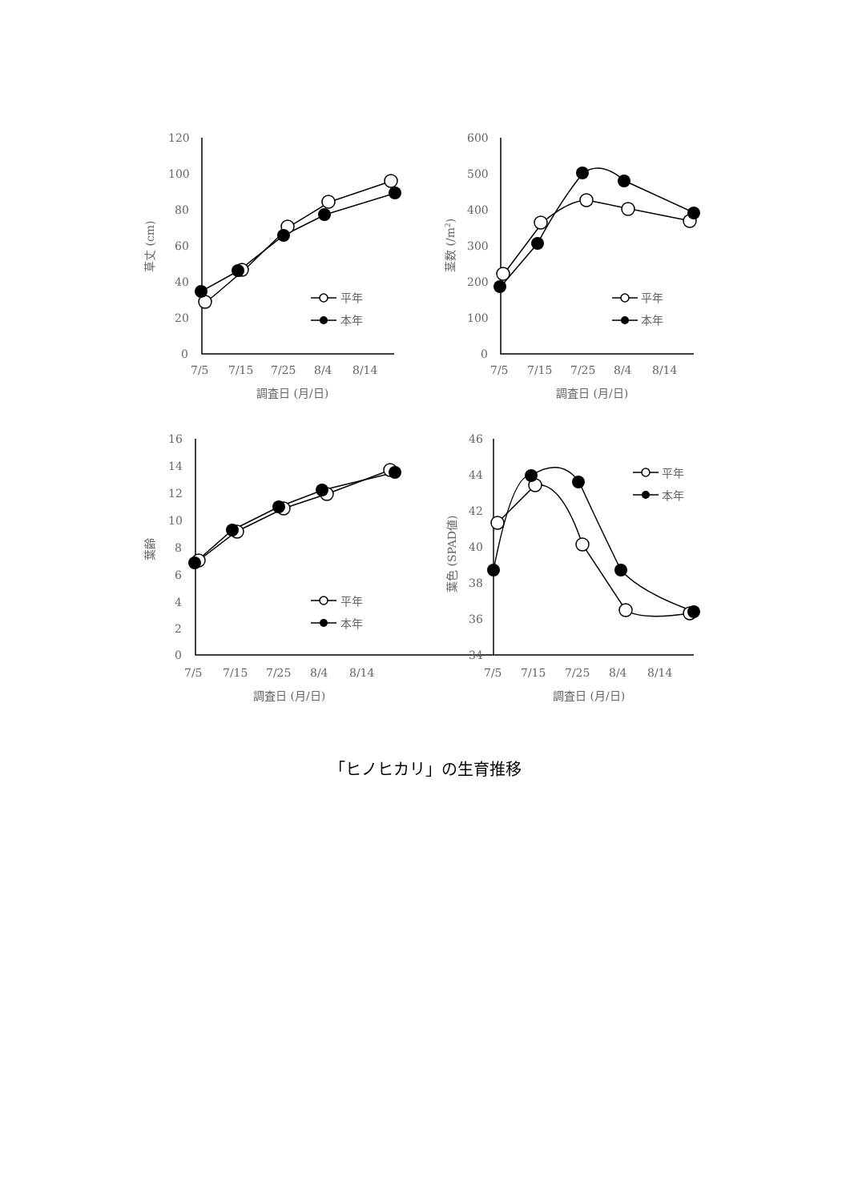120
100
80
60
40
20
0
7/5
7/15
7/25
8/4
8/14
調査日 (月/日)
草丈 (cm)
平年
本年
600
500
400
300
200
100
0
7/5
7/15
7/25
8/4
8/14
調査日 (月/日)
茎数 (/m2)
平年
本年
16
14
12
10
8
6
4
2
0
7/5
7/15
7/25
8/4
8/14
調査日 (月/日)
葉齢
平年
本年
46
44
42
40
38
36
34
7/5
7/15
7/25
8/4
8/14
調査日 (月/日)
葉色 (SPAD値)
平年
本年
「ヒノヒカリ」の生育推移